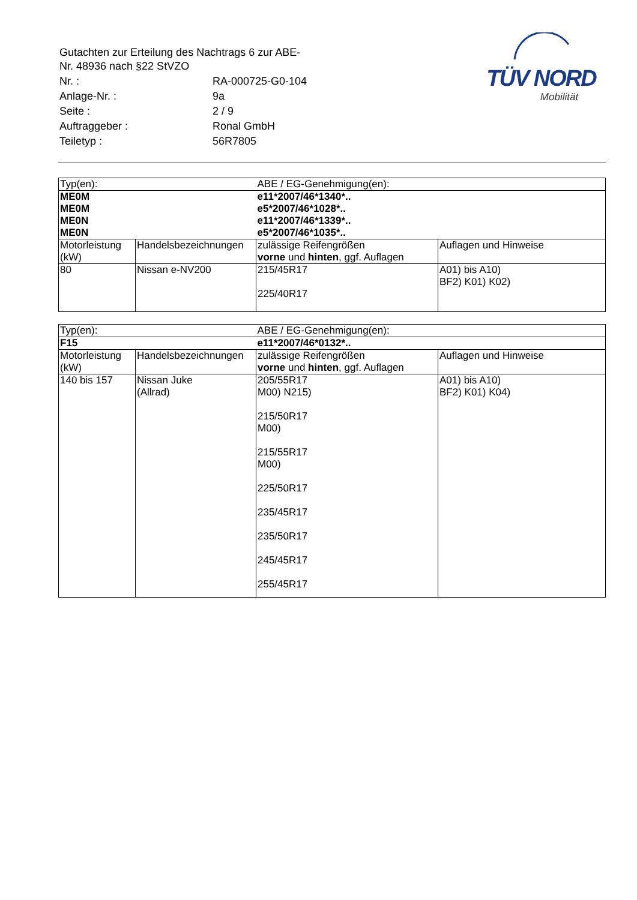| Gutachten zur Erteilung des Nachtrags 6 zur ABE-Nr. 48936 nach §22 StVZO | |
| Nr. : | RA-000725-G0-104 |
| Anlage-Nr. : | 9a |
| Seite : | 2 / 9 |
| Auftraggeber : | Ronal GmbH |
| Teiletyp : | 56R7805 |
TÜV NORD
Mobilität
| Typ(en): | | ABE / EG-Genehmigung(en): | |
| ME0M | | e11*2007/46*1340*.. | |
| ME0M | | e5*2007/46*1028*.. | |
| ME0N | | e11*2007/46*1339*.. | |
| ME0N | | e5*2007/46*1035*.. | |
| Motorleistung (kW) | Handelsbezeichnungen | zulässige Reifengrößen vorne und hinten , ggf. Auflagen | Auflagen und Hinweise |
| 80 | Nissan e-NV200 | 215/45R17 225/40R17 | A01) bis A10) BF2) K01) K02) |
| Typ(en): | | ABE / EG-Genehmigung(en): | |
| F15 | | e11*2007/46*0132*.. | |
| Motorleistung (kW) | Handelsbezeichnungen | zulässige Reifengrößen vorne und hinten , ggf. Auflagen | Auflagen und Hinweise |
| 140 bis 157 | Nissan Juke (Allrad) | 205/55R17 M00) N215) 215/50R17 M00) 215/55R17 M00) 225/50R17 235/45R17 235/50R17 245/45R17 255/45R17 | A01) bis A10) BF2) K01) K04) |